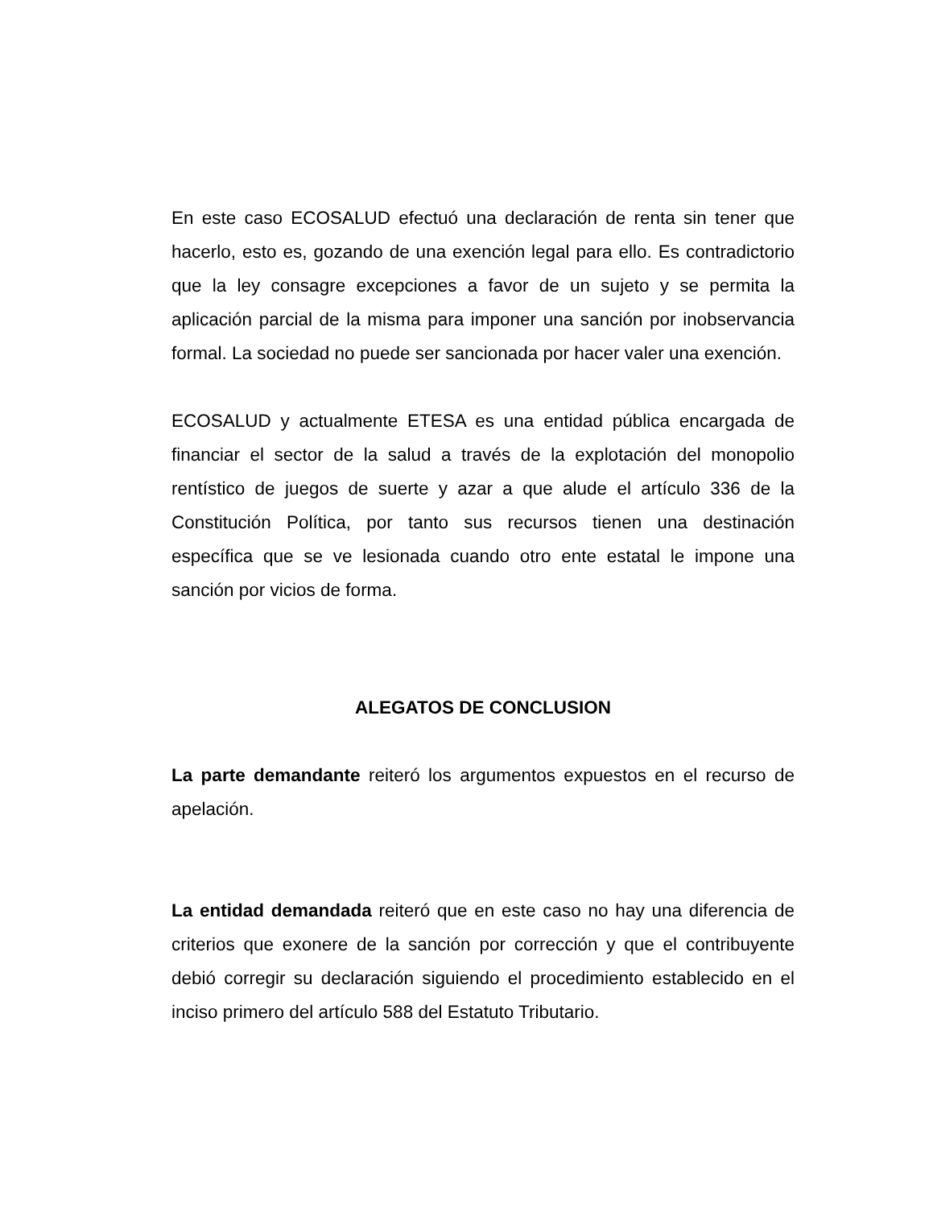En este caso ECOSALUD efectuó una declaración de renta sin tener que hacerlo, esto es, gozando de una exención legal para ello. Es contradictorio que la ley consagre excepciones a favor de un sujeto y se permita la aplicación parcial de la misma para imponer una sanción por inobservancia formal. La sociedad no puede ser sancionada por hacer valer una exención.
ECOSALUD y actualmente ETESA es una entidad pública encargada de financiar el sector de la salud a través de la explotación del monopolio rentístico de juegos de suerte y azar a que alude el artículo 336 de la Constitución Política, por tanto sus recursos tienen una destinación específica que se ve lesionada cuando otro ente estatal le impone una sanción por vicios de forma.
ALEGATOS DE CONCLUSION
La parte demandante reiteró los argumentos expuestos en el recurso de apelación.
La entidad demandada reiteró que en este caso no hay una diferencia de criterios que exonere de la sanción por corrección y que el contribuyente debió corregir su declaración siguiendo el procedimiento establecido en el inciso primero del artículo 588 del Estatuto Tributario.